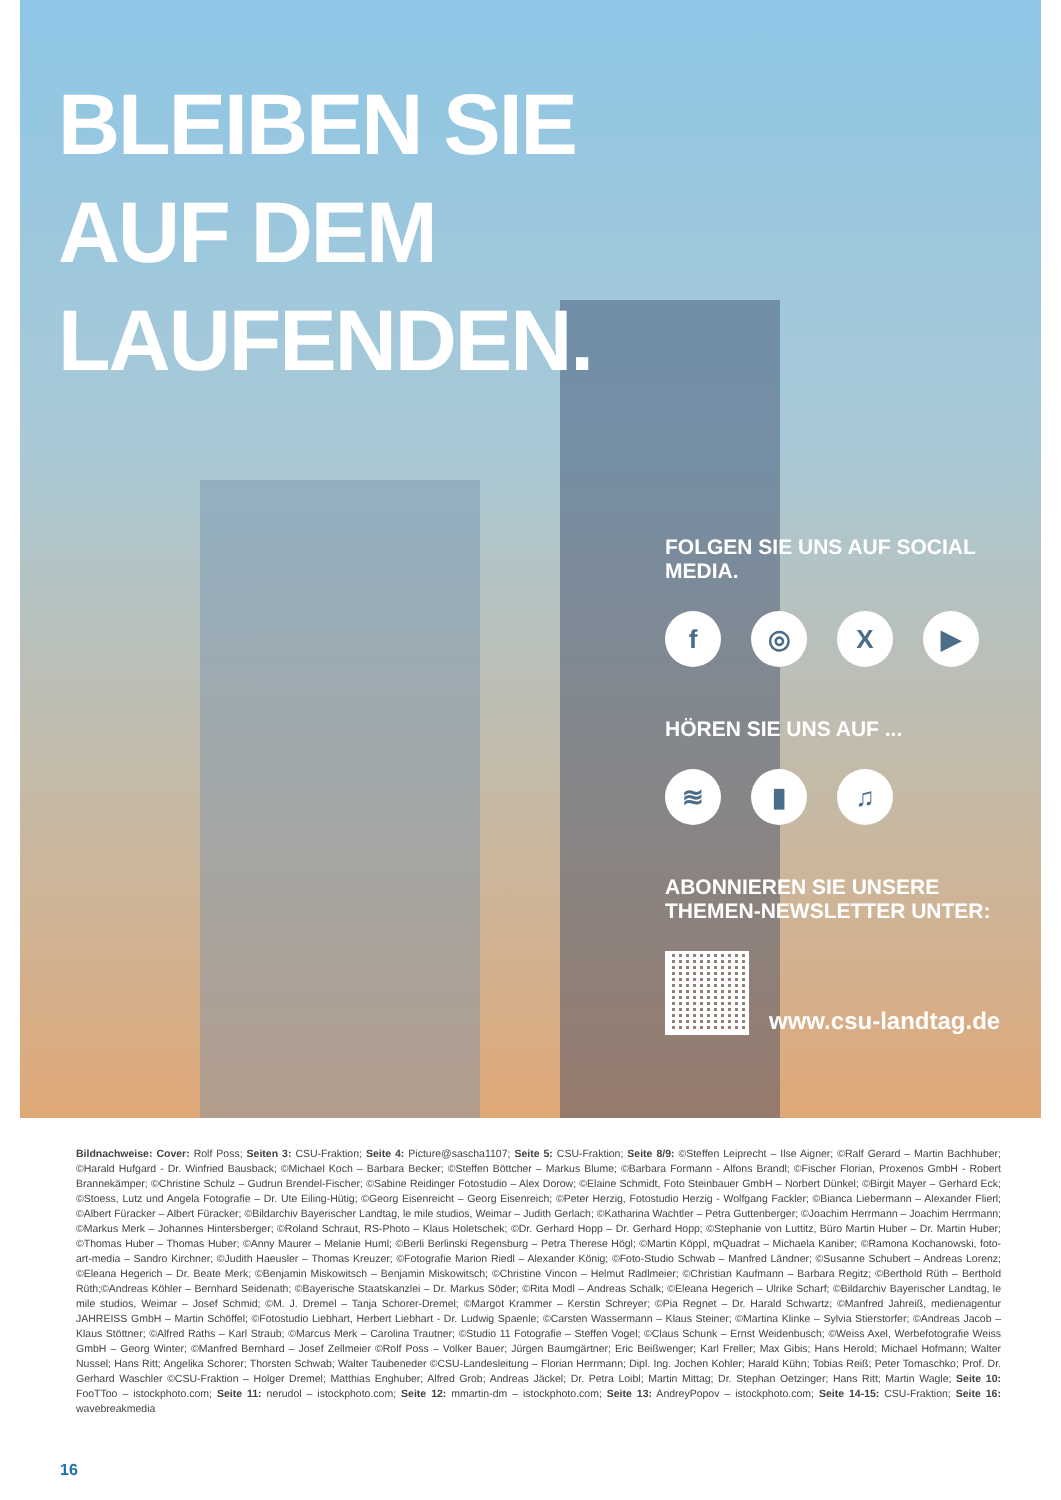BLEIBEN SIE
AUF DEM
LAUFENDEN.
FOLGEN SIE UNS AUF SOCIAL MEDIA.
f ◎ X ▶
HÖREN SIE UNS AUF ...
≋ ▮ ♫
ABONNIEREN SIE UNSERE
THEMEN-NEWSLETTER UNTER:
www.csu-landtag.de
Bildnachweise: Cover: Rolf Poss; Seiten 3: CSU-Fraktion; Seite 4: Picture@sascha1107; Seite 5: CSU-Fraktion; Seite 8/9: ©Steffen Leiprecht – Ilse Aigner; ©Ralf Gerard – Martin Bachhuber; ©Harald Hufgard - Dr. Winfried Bausback; ©Michael Koch – Barbara Becker; ©Steffen Böttcher – Markus Blume; ©Barbara Formann - Alfons Brandl; ©Fischer Florian, Proxenos GmbH - Robert Brannekämper; ©Christine Schulz – Gudrun Brendel-Fischer; ©Sabine Reidinger Fotostudio – Alex Dorow; ©Elaine Schmidt, Foto Steinbauer GmbH – Norbert Dünkel; ©Birgit Mayer – Gerhard Eck; ©Stoess, Lutz und Angela Fotografie – Dr. Ute Eiling-Hütig; ©Georg Eisenreicht – Georg Eisenreich; ©Peter Herzig, Fotostudio Herzig - Wolfgang Fackler; ©Bianca Liebermann – Alexander Flierl; ©Albert Füracker – Albert Füracker; ©Bildarchiv Bayerischer Landtag, le mile studios, Weimar – Judith Gerlach; ©Katharina Wachtler – Petra Guttenberger; ©Joachim Herrmann – Joachim Herrmann; ©Markus Merk – Johannes Hintersberger; ©Roland Schraut, RS-Photo – Klaus Holetschek; ©Dr. Gerhard Hopp – Dr. Gerhard Hopp; ©Stephanie von Luttitz, Büro Martin Huber – Dr. Martin Huber; ©Thomas Huber – Thomas Huber; ©Anny Maurer – Melanie Huml; ©Berli Berlinski Regensburg – Petra Therese Högl; ©Martin Köppl, mQuadrat – Michaela Kaniber; ©Ramona Kochanowski, foto-art-media – Sandro Kirchner; ©Judith Haeusler – Thomas Kreuzer; ©Fotografie Marion Riedl – Alexander König; ©Foto-Studio Schwab – Manfred Ländner; ©Susanne Schubert – Andreas Lorenz; ©Eleana Hegerich – Dr. Beate Merk; ©Benjamin Miskowitsch – Benjamin Miskowitsch; ©Christine Vincon – Helmut Radlmeier; ©Christian Kaufmann – Barbara Regitz; ©Berthold Rüth – Berthold Rüth;©Andreas Köhler – Bernhard Seidenath; ©Bayerische Staatskanzlei – Dr. Markus Söder; ©Rita Modl – Andreas Schalk; ©Eleana Hegerich – Ulrike Scharf; ©Bildarchiv Bayerischer Landtag, le mile studios, Weimar – Josef Schmid; ©M. J. Dremel – Tanja Schorer-Dremel; ©Margot Krammer – Kerstin Schreyer; ©Pia Regnet – Dr. Harald Schwartz; ©Manfred Jahreiß, medienagentur JAHREISS GmbH – Martin Schöffel; ©Fotostudio Liebhart, Herbert Liebhart - Dr. Ludwig Spaenle; ©Carsten Wassermann – Klaus Steiner; ©Martina Klinke – Sylvia Stierstorfer; ©Andreas Jacob – Klaus Stöttner; ©Alfred Raths – Karl Straub; ©Marcus Merk – Carolina Trautner; ©Studio 11 Fotografie – Steffen Vogel; ©Claus Schunk – Ernst Weidenbusch; ©Weiss Axel, Werbefotografie Weiss GmbH – Georg Winter; ©Manfred Bernhard – Josef Zellmeier ©Rolf Poss – Volker Bauer; Jürgen Baumgärtner; Eric Beißwenger; Karl Freller; Max Gibis; Hans Herold; Michael Hofmann; Walter Nussel; Hans Ritt; Angelika Schorer; Thorsten Schwab; Walter Taubeneder ©CSU-Landesleitung – Florian Herrmann; Dipl. Ing. Jochen Kohler; Harald Kühn; Tobias Reiß; Peter Tomaschko; Prof. Dr. Gerhard Waschler ©CSU-Fraktion – Holger Dremel; Matthias Enghuber; Alfred Grob; Andreas Jäckel; Dr. Petra Loibl; Martin Mittag; Dr. Stephan Oetzinger; Hans Ritt; Martin Wagle; Seite 10: FooTToo – istockphoto.com; Seite 11: nerudol – istockphoto.com; Seite 12: mmartin-dm – istockphoto.com; Seite 13: AndreyPopov – istockphoto.com; Seite 14-15: CSU-Fraktion; Seite 16: wavebreakmedia
16